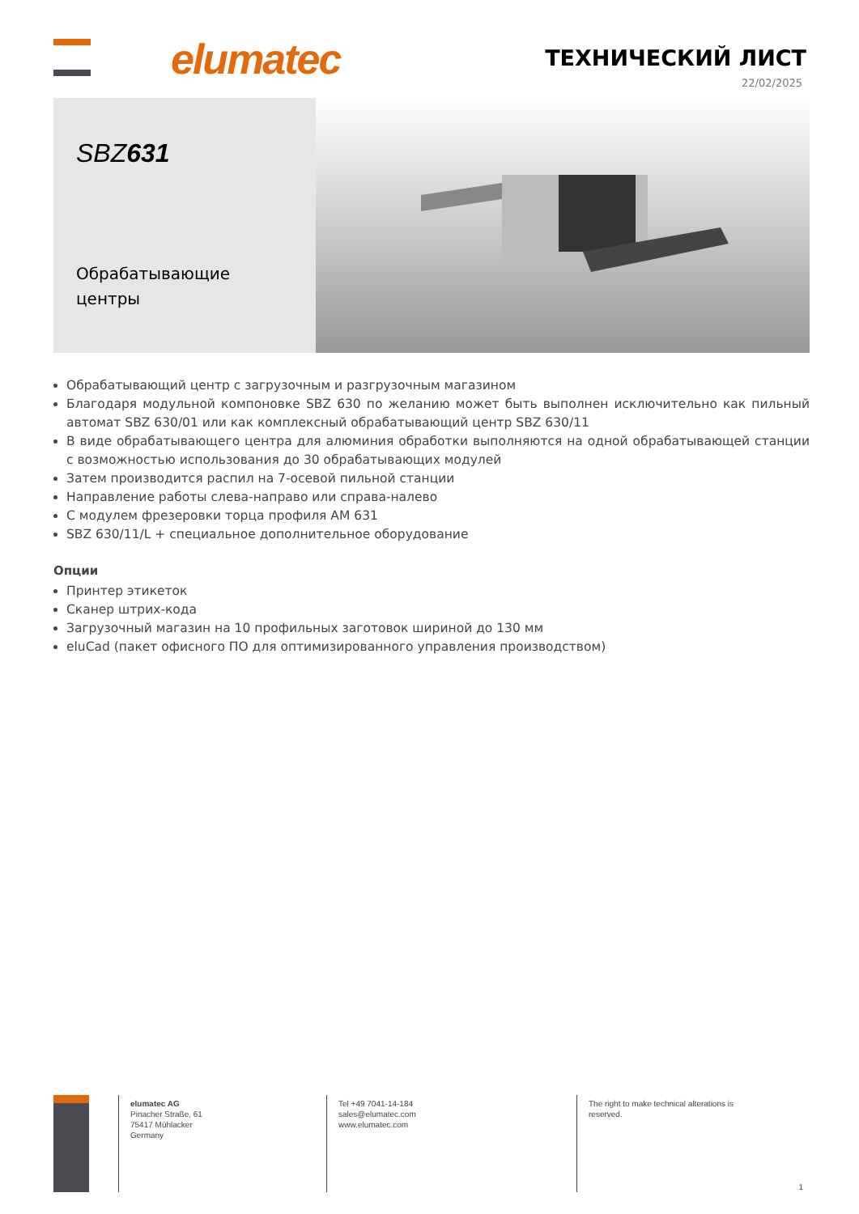elumatec ТЕХНИЧЕСКИЙ ЛИСТ
22/02/2025
SBZ631
Обрабатывающие центры
Обрабатывающий центр с загрузочным и разгрузочным магазином
Благодаря модульной компоновке SBZ 630 по желанию может быть выполнен исключительно как пильный автомат SBZ 630/01 или как комплексный обрабатывающий центр SBZ 630/11
В виде обрабатывающего центра для алюминия обработки выполняются на одной обрабатывающей станции с возможностью использования до 30 обрабатывающих модулей
Затем производится распил на 7-осевой пильной станции
Направление работы слева-направо или справа-налево
С модулем фрезеровки торца профиля AM 631
SBZ 630/11/L + специальное дополнительное оборудование
Опции
Принтер этикеток
Сканер штрих-кода
Загрузочный магазин на 10 профильных заготовок шириной до 130 мм
eluCad (пакет офисного ПО для оптимизированного управления производством)
elumatec AG
Pinacher Straße, 61
75417 Mühlacker
Germany
Tel +49 7041-14-184
sales@elumatec.com
www.elumatec.com
The right to make technical alterations is
reserved.
1